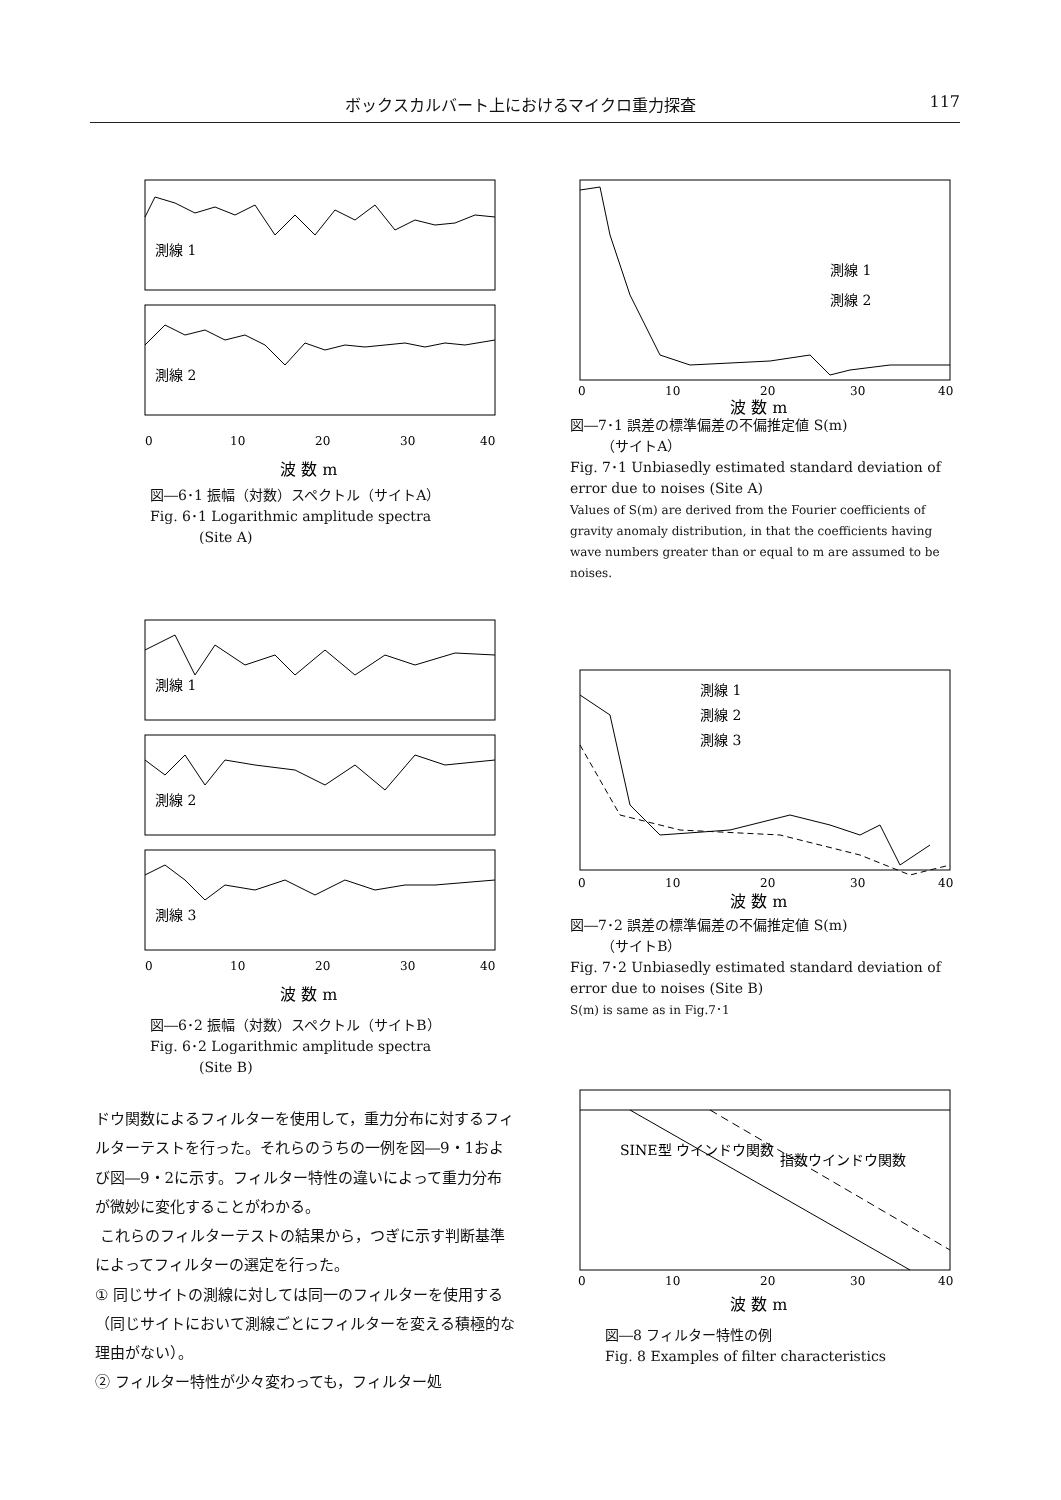ボックスカルバート上におけるマイクロ重力探査 117
測線 1
測線 2
0
10
20
30
40
波 数 m
図―6･1 振幅（対数）スペクトル（サイトA）
Fig. 6･1 Logarithmic amplitude spectra
(Site A)
測線 1
測線 2
0
10
20
30
40
波 数 m
図―7･1 誤差の標準偏差の不偏推定値 S(m)
（サイトA）
Fig. 7･1 Unbiasedly estimated standard deviation of error due to noises (Site A)
Values of S(m) are derived from the Fourier coefficients of gravity anomaly distribution, in that the coefficients having wave numbers greater than or equal to m are assumed to be noises.
測線 1
測線 2
測線 3
0
10
20
30
40
波 数 m
図―6･2 振幅（対数）スペクトル（サイトB）
Fig. 6･2 Logarithmic amplitude spectra
(Site B)
測線 1
測線 2
測線 3
0
10
20
30
40
波 数 m
図―7･2 誤差の標準偏差の不偏推定値 S(m)
（サイトB）
Fig. 7･2 Unbiasedly estimated standard deviation of error due to noises (Site B)
S(m) is same as in Fig.7･1
ドウ関数によるフィルターを使用して，重力分布に対するフィルターテストを行った。それらのうちの一例を図―9・1および図―9・2に示す。フィルター特性の違いによって重力分布が微妙に変化することがわかる。
これらのフィルターテストの結果から，つぎに示す判断基準によってフィルターの選定を行った。
① 同じサイトの測線に対しては同一のフィルターを使用する（同じサイトにおいて測線ごとにフィルターを変える積極的な理由がない）。
② フィルター特性が少々変わっても，フィルター処
SINE型 ウインドウ関数
指数ウインドウ関数
0
10
20
30
40
波 数 m
図―8 フィルター特性の例
Fig. 8 Examples of filter characteristics